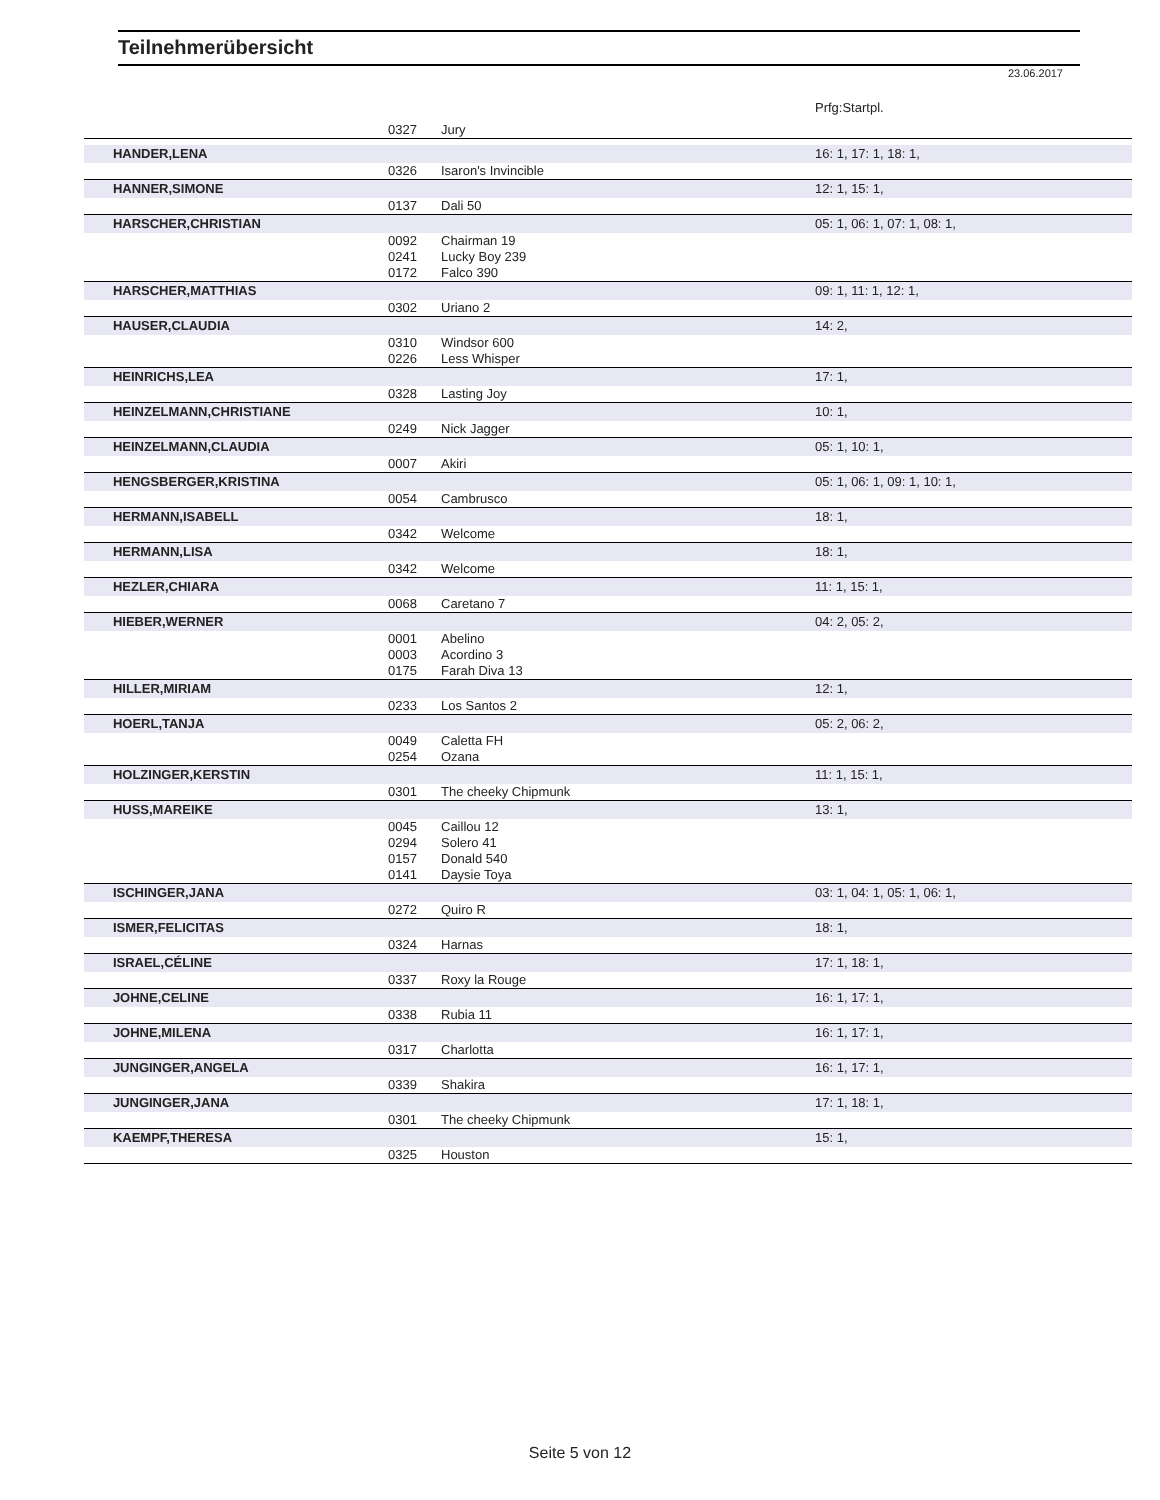Teilnehmerübersicht
23.06.2017
| | | | Prfg:Startpl. |
| | 0327 | Jury | |
| HANDER,LENA | | | 16: 1, 17: 1, 18: 1, |
| | 0326 | Isaron's Invincible | |
| HANNER,SIMONE | | | 12: 1, 15: 1, |
| | 0137 | Dali 50 | |
| HARSCHER,CHRISTIAN | | | 05: 1, 06: 1, 07: 1, 08: 1, |
| | 0092 | Chairman 19 | |
| | 0241 | Lucky Boy 239 | |
| | 0172 | Falco 390 | |
| HARSCHER,MATTHIAS | | | 09: 1, 11: 1, 12: 1, |
| | 0302 | Uriano 2 | |
| HAUSER,CLAUDIA | | | 14: 2, |
| | 0310 | Windsor 600 | |
| | 0226 | Less Whisper | |
| HEINRICHS,LEA | | | 17: 1, |
| | 0328 | Lasting Joy | |
| HEINZELMANN,CHRISTIANE | | | 10: 1, |
| | 0249 | Nick Jagger | |
| HEINZELMANN,CLAUDIA | | | 05: 1, 10: 1, |
| | 0007 | Akiri | |
| HENGSBERGER,KRISTINA | | | 05: 1, 06: 1, 09: 1, 10: 1, |
| | 0054 | Cambrusco | |
| HERMANN,ISABELL | | | 18: 1, |
| | 0342 | Welcome | |
| HERMANN,LISA | | | 18: 1, |
| | 0342 | Welcome | |
| HEZLER,CHIARA | | | 11: 1, 15: 1, |
| | 0068 | Caretano 7 | |
| HIEBER,WERNER | | | 04: 2, 05: 2, |
| | 0001 | Abelino | |
| | 0003 | Acordino 3 | |
| | 0175 | Farah Diva 13 | |
| HILLER,MIRIAM | | | 12: 1, |
| | 0233 | Los Santos 2 | |
| HOERL,TANJA | | | 05: 2, 06: 2, |
| | 0049 | Caletta FH | |
| | 0254 | Ozana | |
| HOLZINGER,KERSTIN | | | 11: 1, 15: 1, |
| | 0301 | The cheeky Chipmunk | |
| HUSS,MAREIKE | | | 13: 1, |
| | 0045 | Caillou 12 | |
| | 0294 | Solero 41 | |
| | 0157 | Donald 540 | |
| | 0141 | Daysie Toya | |
| ISCHINGER,JANA | | | 03: 1, 04: 1, 05: 1, 06: 1, |
| | 0272 | Quiro R | |
| ISMER,FELICITAS | | | 18: 1, |
| | 0324 | Harnas | |
| ISRAEL,CÉLINE | | | 17: 1, 18: 1, |
| | 0337 | Roxy la Rouge | |
| JOHNE,CELINE | | | 16: 1, 17: 1, |
| | 0338 | Rubia 11 | |
| JOHNE,MILENA | | | 16: 1, 17: 1, |
| | 0317 | Charlotta | |
| JUNGINGER,ANGELA | | | 16: 1, 17: 1, |
| | 0339 | Shakira | |
| JUNGINGER,JANA | | | 17: 1, 18: 1, |
| | 0301 | The cheeky Chipmunk | |
| KAEMPF,THERESA | | | 15: 1, |
| | 0325 | Houston | |
Seite 5 von 12